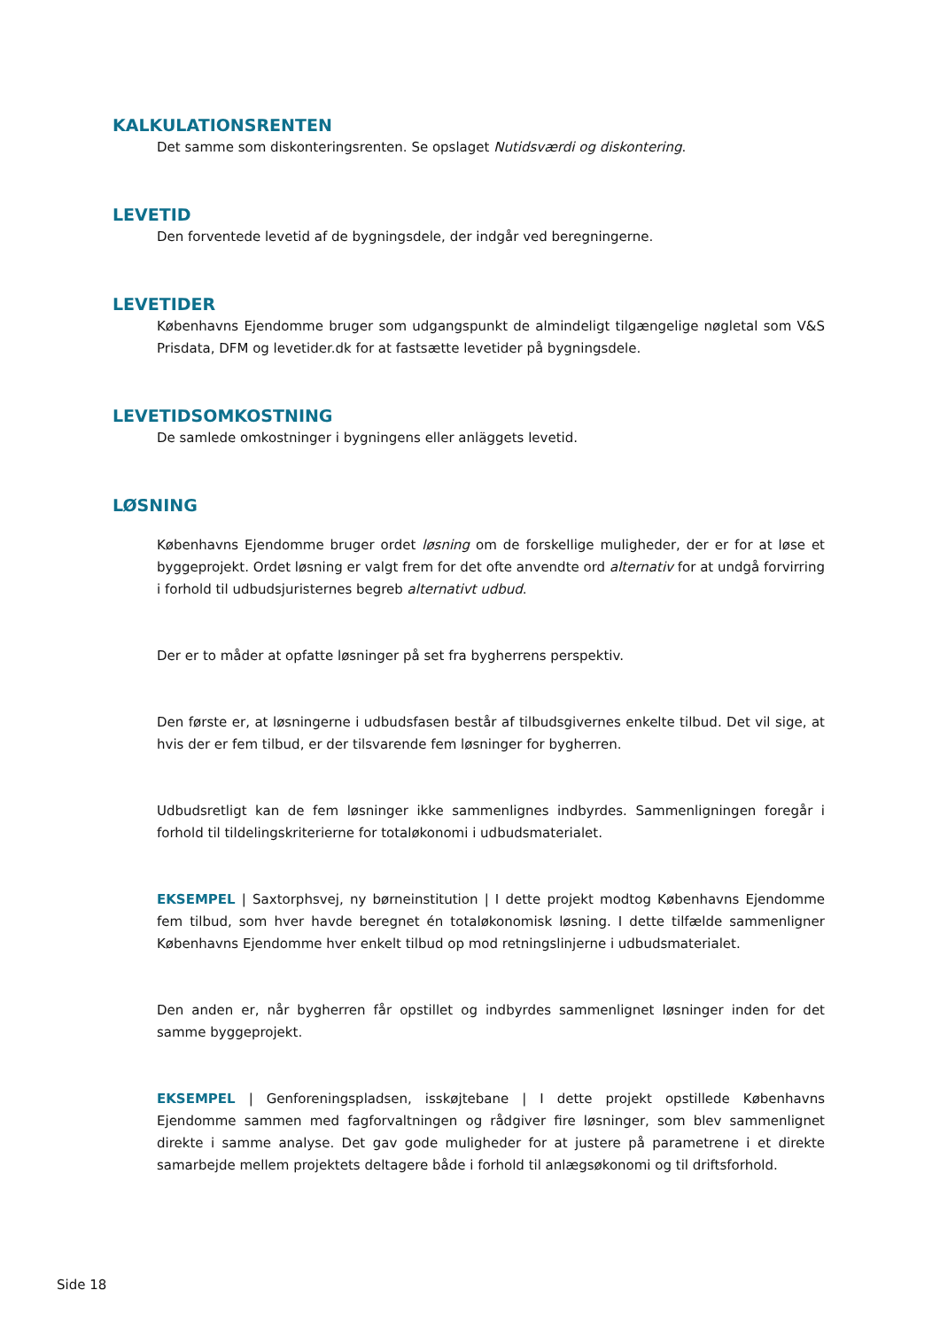KALKULATIONSRENTEN
Det samme som diskonteringsrenten. Se opslaget Nutidsværdi og diskontering.
LEVETID
Den forventede levetid af de bygningsdele, der indgår ved beregningerne.
LEVETIDER
Københavns Ejendomme bruger som udgangspunkt de almindeligt tilgængelige nøgletal som V&S Prisdata, DFM og levetider.dk for at fastsætte levetider på bygningsdele.
LEVETIDSOMKOSTNING
De samlede omkostninger i bygningens eller anläggets levetid.
LØSNING
Københavns Ejendomme bruger ordet løsning om de forskellige muligheder, der er for at løse et byggeprojekt. Ordet løsning er valgt frem for det ofte anvendte ord alternativ for at undgå forvirring i forhold til udbudsjuristernes begreb alternativt udbud.
Der er to måder at opfatte løsninger på set fra bygherrens perspektiv.
Den første er, at løsningerne i udbudsfasen består af tilbudsgivernes enkelte tilbud. Det vil sige, at hvis der er fem tilbud, er der tilsvarende fem løsninger for bygherren.
Udbudsretligt kan de fem løsninger ikke sammenlignes indbyrdes. Sammenligningen foregår i forhold til tildelingskriterierne for totaløkonomi i udbudsmaterialet.
EKSEMPEL | Saxtorphsvej, ny børneinstitution | I dette projekt modtog Københavns Ejendomme fem tilbud, som hver havde beregnet én totaløkonomisk løsning. I dette tilfælde sammenligner Københavns Ejendomme hver enkelt tilbud op mod retningslinjerne i udbudsmaterialet.
Den anden er, når bygherren får opstillet og indbyrdes sammenlignet løsninger inden for det samme byggeprojekt.
EKSEMPEL | Genforeningspladsen, isskøjtebane | I dette projekt opstillede Københavns Ejendomme sammen med fagforvaltningen og rådgiver fire løsninger, som blev sammenlignet direkte i samme analyse. Det gav gode muligheder for at justere på parametrene i et direkte samarbejde mellem projektets deltagere både i forhold til anlægsøkonomi og til driftsforhold.
Side 18